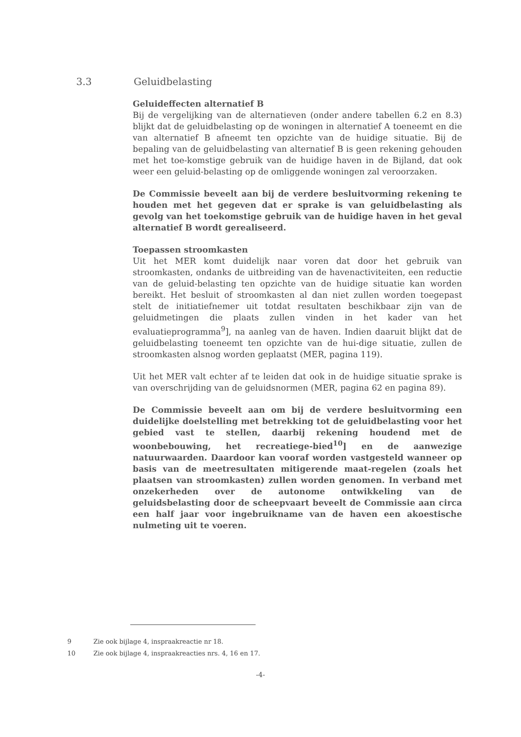3.3 Geluidbelasting
Geluideffecten alternatief B
Bij de vergelijking van de alternatieven (onder andere tabellen 6.2 en 8.3) blijkt dat de geluidbelasting op de woningen in alternatief A toeneemt en die van alternatief B afneemt ten opzichte van de huidige situatie. Bij de bepaling van de geluidbelasting van alternatief B is geen rekening gehouden met het toe-komstige gebruik van de huidige haven in de Bijland, dat ook weer een geluid-belasting op de omliggende woningen zal veroorzaken.
De Commissie beveelt aan bij de verdere besluitvorming rekening te houden met het gegeven dat er sprake is van geluidbelasting als gevolg van het toekomstige gebruik van de huidige haven in het geval alternatief B wordt gerealiseerd.
Toepassen stroomkasten
Uit het MER komt duidelijk naar voren dat door het gebruik van stroomkasten, ondanks de uitbreiding van de havenactiviteiten, een reductie van de geluid-belasting ten opzichte van de huidige situatie kan worden bereikt. Het besluit of stroomkasten al dan niet zullen worden toegepast stelt de initiatiefnemer uit totdat resultaten beschikbaar zijn van de geluidmetingen die plaats zullen vinden in het kader van het evaluatieprogramma<sup>9</sup>], na aanleg van de haven. Indien daaruit blijkt dat de geluidbelasting toeneemt ten opzichte van de hui-dige situatie, zullen de stroomkasten alsnog worden geplaatst (MER, pagina 119).
Uit het MER valt echter af te leiden dat ook in de huidige situatie sprake is van overschrijding van de geluidsnormen (MER, pagina 62 en pagina 89).
De Commissie beveelt aan om bij de verdere besluitvorming een duidelijke doelstelling met betrekking tot de geluidbelasting voor het gebied vast te stellen, daarbij rekening houdend met de woonbebouwing, het recreatiege-bied<sup>10</sup>] en de aanwezige natuurwaarden. Daardoor kan vooraf worden vastgesteld wanneer op basis van de meetresultaten mitigerende maat-regelen (zoals het plaatsen van stroomkasten) zullen worden genomen. In verband met onzekerheden over de autonome ontwikkeling van de geluidsbelasting door de scheepvaart beveelt de Commissie aan circa een half jaar voor ingebruikname van de haven een akoestische nulmeting uit te voeren.
9 Zie ook bijlage 4, inspraakreactie nr 18.
10 Zie ook bijlage 4, inspraakreacties nrs. 4, 16 en 17.
-4-